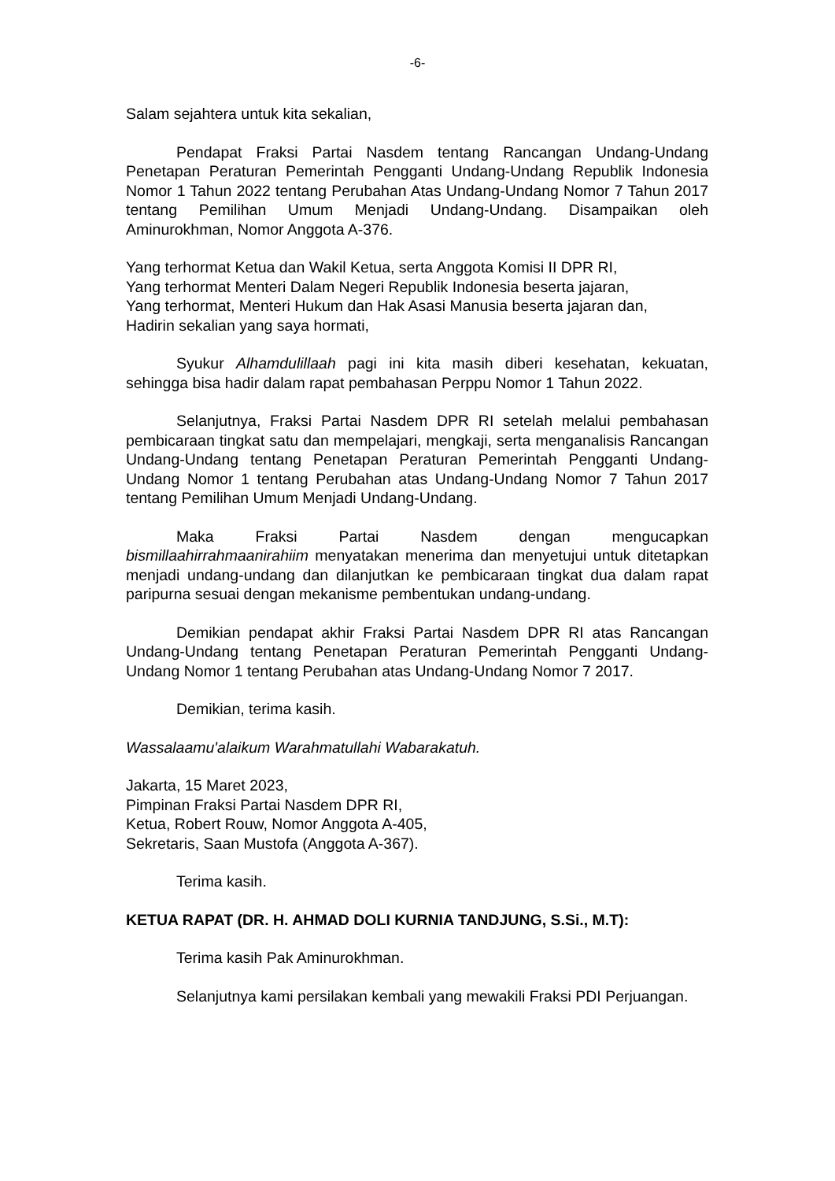-6-
Salam sejahtera untuk kita sekalian,
Pendapat Fraksi Partai Nasdem tentang Rancangan Undang-Undang Penetapan Peraturan Pemerintah Pengganti Undang-Undang Republik Indonesia Nomor 1 Tahun 2022 tentang Perubahan Atas Undang-Undang Nomor 7 Tahun 2017 tentang Pemilihan Umum Menjadi Undang-Undang. Disampaikan oleh Aminurokhman, Nomor Anggota A-376.
Yang terhormat Ketua dan Wakil Ketua, serta Anggota Komisi II DPR RI,
Yang terhormat Menteri Dalam Negeri Republik Indonesia beserta jajaran,
Yang terhormat, Menteri Hukum dan Hak Asasi Manusia beserta jajaran dan,
Hadirin sekalian yang saya hormati,
Syukur Alhamdulillaah pagi ini kita masih diberi kesehatan, kekuatan, sehingga bisa hadir dalam rapat pembahasan Perppu Nomor 1 Tahun 2022.
Selanjutnya, Fraksi Partai Nasdem DPR RI setelah melalui pembahasan pembicaraan tingkat satu dan mempelajari, mengkaji, serta menganalisis Rancangan Undang-Undang tentang Penetapan Peraturan Pemerintah Pengganti Undang-Undang Nomor 1 tentang Perubahan atas Undang-Undang Nomor 7 Tahun 2017 tentang Pemilihan Umum Menjadi Undang-Undang.
Maka Fraksi Partai Nasdem dengan mengucapkan bismillaahirrahmaanirahiim menyatakan menerima dan menyetujui untuk ditetapkan menjadi undang-undang dan dilanjutkan ke pembicaraan tingkat dua dalam rapat paripurna sesuai dengan mekanisme pembentukan undang-undang.
Demikian pendapat akhir Fraksi Partai Nasdem DPR RI atas Rancangan Undang-Undang tentang Penetapan Peraturan Pemerintah Pengganti Undang-Undang Nomor 1 tentang Perubahan atas Undang-Undang Nomor 7 2017.
Demikian, terima kasih.
Wassalaamu'alaikum Warahmatullahi Wabarakatuh.
Jakarta, 15 Maret 2023,
Pimpinan Fraksi Partai Nasdem DPR RI,
Ketua, Robert Rouw, Nomor Anggota A-405,
Sekretaris, Saan Mustofa (Anggota A-367).
Terima kasih.
KETUA RAPAT (DR. H. AHMAD DOLI KURNIA TANDJUNG, S.Si., M.T):
Terima kasih Pak Aminurokhman.
Selanjutnya kami persilakan kembali yang mewakili Fraksi PDI Perjuangan.